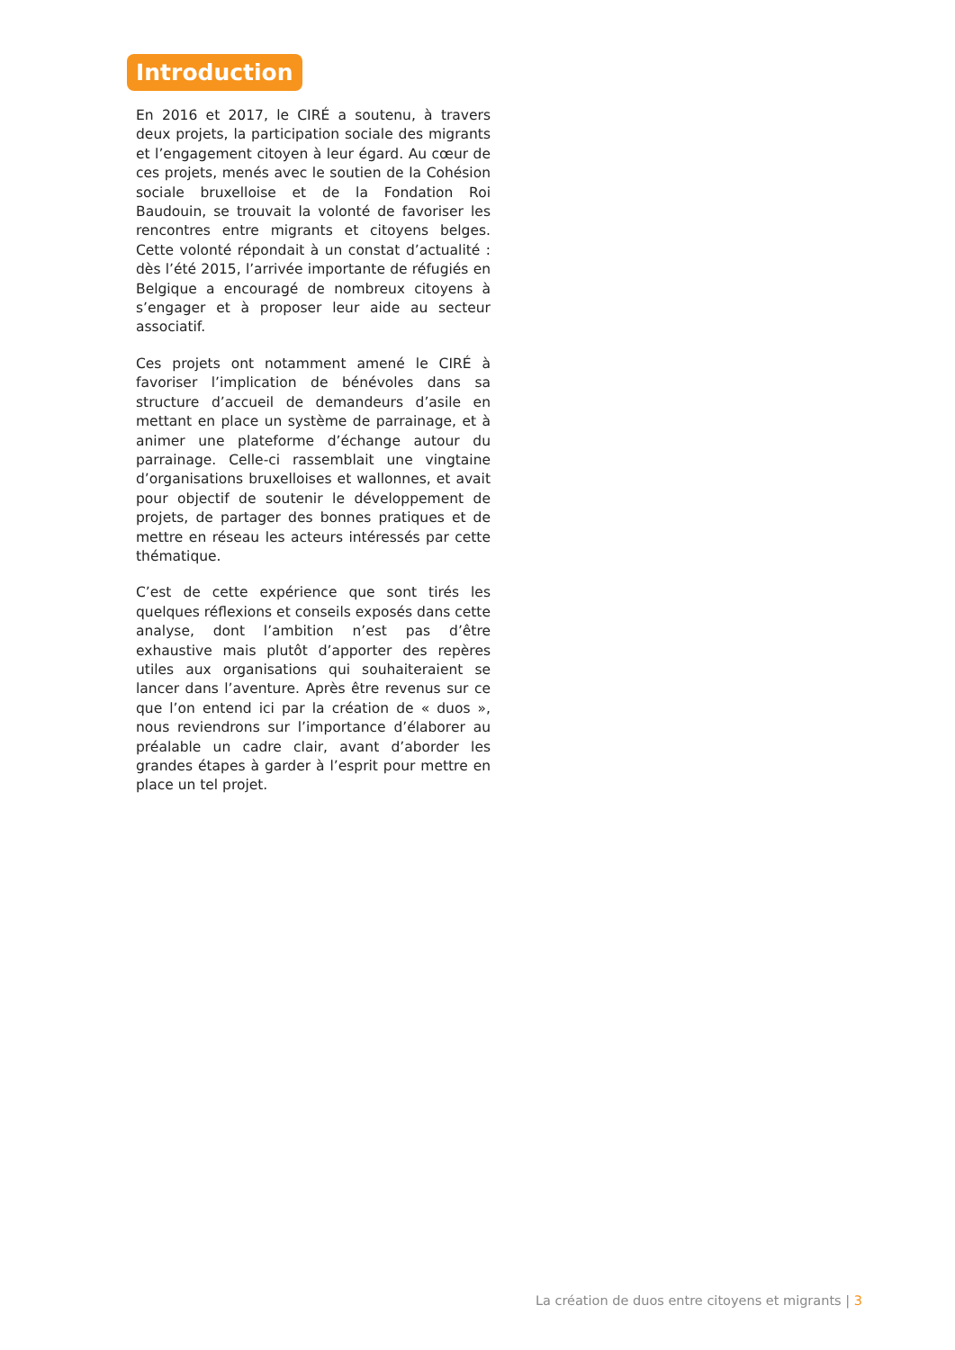Introduction
En 2016 et 2017, le CIRÉ a soutenu, à travers deux projets, la participation sociale des migrants et l’engagement citoyen à leur égard. Au cœur de ces projets, menés avec le soutien de la Cohésion sociale bruxelloise et de la Fondation Roi Baudouin, se trouvait la volonté de favoriser les rencontres entre migrants et citoyens belges. Cette volonté répondait à un constat d’actualité : dès l’été 2015, l’arrivée importante de réfugiés en Belgique a encouragé de nombreux citoyens à s’engager et à proposer leur aide au secteur associatif.
Ces projets ont notamment amené le CIRÉ à favoriser l’implication de bénévoles dans sa structure d’accueil de demandeurs d’asile en mettant en place un système de parrainage, et à animer une plateforme d’échange autour du parrainage. Celle-ci rassemblait une vingtaine d’organisations bruxelloises et wallonnes, et avait pour objectif de soutenir le développement de projets, de partager des bonnes pratiques et de mettre en réseau les acteurs intéressés par cette thématique.
C’est de cette expérience que sont tirés les quelques réflexions et conseils exposés dans cette analyse, dont l’ambition n’est pas d’être exhaustive mais plutôt d’apporter des repères utiles aux organisations qui souhaiteraient se lancer dans l’aventure. Après être revenus sur ce que l’on entend ici par la création de « duos », nous reviendrons sur l’importance d’élaborer au préalable un cadre clair, avant d’aborder les grandes étapes à garder à l’esprit pour mettre en place un tel projet.
La création de duos entre citoyens et migrants | 3